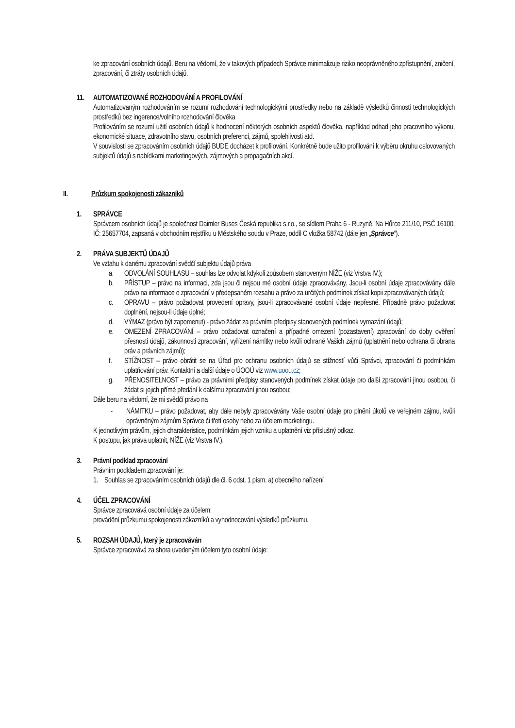ke zpracování osobních údajů. Beru na vědomí, že v takových případech Správce minimalizuje riziko neoprávněného zpřístupnění, zničení, zpracování, či ztráty osobních údajů.
11. AUTOMATIZOVANÉ ROZHODOVÁNÍ A PROFILOVÁNÍ
Automatizovaným rozhodováním se rozumí rozhodování technologickými prostředky nebo na základě výsledků činnosti technologických prostředků bez ingerence/volního rozhodování člověka
Profilováním se rozumí užití osobních údajů k hodnocení některých osobních aspektů člověka, například odhad jeho pracovního výkonu, ekonomické situace, zdravotního stavu, osobních preferencí, zájmů, spolehlivosti atd.
V souvislosti se zpracováním osobních údajů BUDE docházet k profilování. Konkrétně bude užito profilování k výběru okruhu oslovovaných subjektů údajů s nabídkami marketingových, zájmových a propagačních akcí.
II. Průzkum spokojenosti zákazníků
1. SPRÁVCE
Správcem osobních údajů je společnost Daimler Buses Česká republika s.r.o., se sídlem Praha 6 - Ruzyně, Na Hůrce 211/10, PSČ 16100, IČ: 25657704, zapsaná v obchodním rejstříku u Městského soudu v Praze, oddíl C vložka 58742 (dále jen „Správce“).
2. PRÁVA SUBJEKTŮ ÚDAJŮ
Ve vztahu k danému zpracování svědčí subjektu údajů práva
a. ODVOLÁNÍ SOUHLASU – souhlas lze odvolat kdykoli způsobem stanoveným NÍŽE (viz Vrstva IV.);
b. PŘÍSTUP – právo na informaci, zda jsou či nejsou mé osobní údaje zpracovávány. Jsou-li osobní údaje zpracovávány dále právo na informace o zpracování v předepsaném rozsahu a právo za určitých podmínek získat kopii zpracovávaných údajů;
c. OPRAVU – právo požadovat provedení opravy, jsou-li zpracovávané osobní údaje nepřesné. Případně právo požadovat doplnění, nejsou-li údaje úplné;
d. VÝMAZ (právo být zapomenut) - právo žádat za právními předpisy stanovených podmínek vymazání údajů;
e. OMEZENÍ ZPRACOVÁNÍ – právo požadovat označení a případné omezení (pozastavení) zpracování do doby ověření přesnosti údajů, zákonnosti zpracování, vyřízení námitky nebo kvůli ochraně Vašich zájmů (uplatnění nebo ochrana či obrana práv a právních zájmů);
f. STÍŽNOST – právo obrátit se na Úřad pro ochranu osobních údajů se stížností vůči Správci, zpracování či podmínkám uplatňování práv. Kontaktní a další údaje o ÚOOÚ viz www.uoou.cz;
g. PŘENOSITELNOST – právo za právními předpisy stanovených podmínek získat údaje pro další zpracování jinou osobou, či žádat si jejich přímé předání k dalšímu zpracování jinou osobou;
Dále beru na vědomí, že mi svědčí právo na
- NÁMITKU – právo požadovat, aby dále nebyly zpracovávány Vaše osobní údaje pro plnění úkolů ve veřejném zájmu, kvůli oprávněným zájmům Správce či třetí osoby nebo za účelem marketingu.
K jednotlivým právům, jejich charakteristice, podmínkám jejich vzniku a uplatnění viz příslušný odkaz.
K postupu, jak práva uplatnit, NÍŽE (viz Vrstva IV.).
3. Právní podklad zpracování
Právním podkladem zpracování je:
1. Souhlas se zpracováním osobních údajů dle čl. 6 odst. 1 písm. a) obecného nařízení
4. ÚČEL ZPRACOVÁNÍ
Správce zpracovává osobní údaje za účelem:
provádění průzkumu spokojenosti zákazníků a vyhodnocování výsledků průzkumu.
5. ROZSAH ÚDAJŮ, který je zpracováván
Správce zpracovává za shora uvedeným účelem tyto osobní údaje: